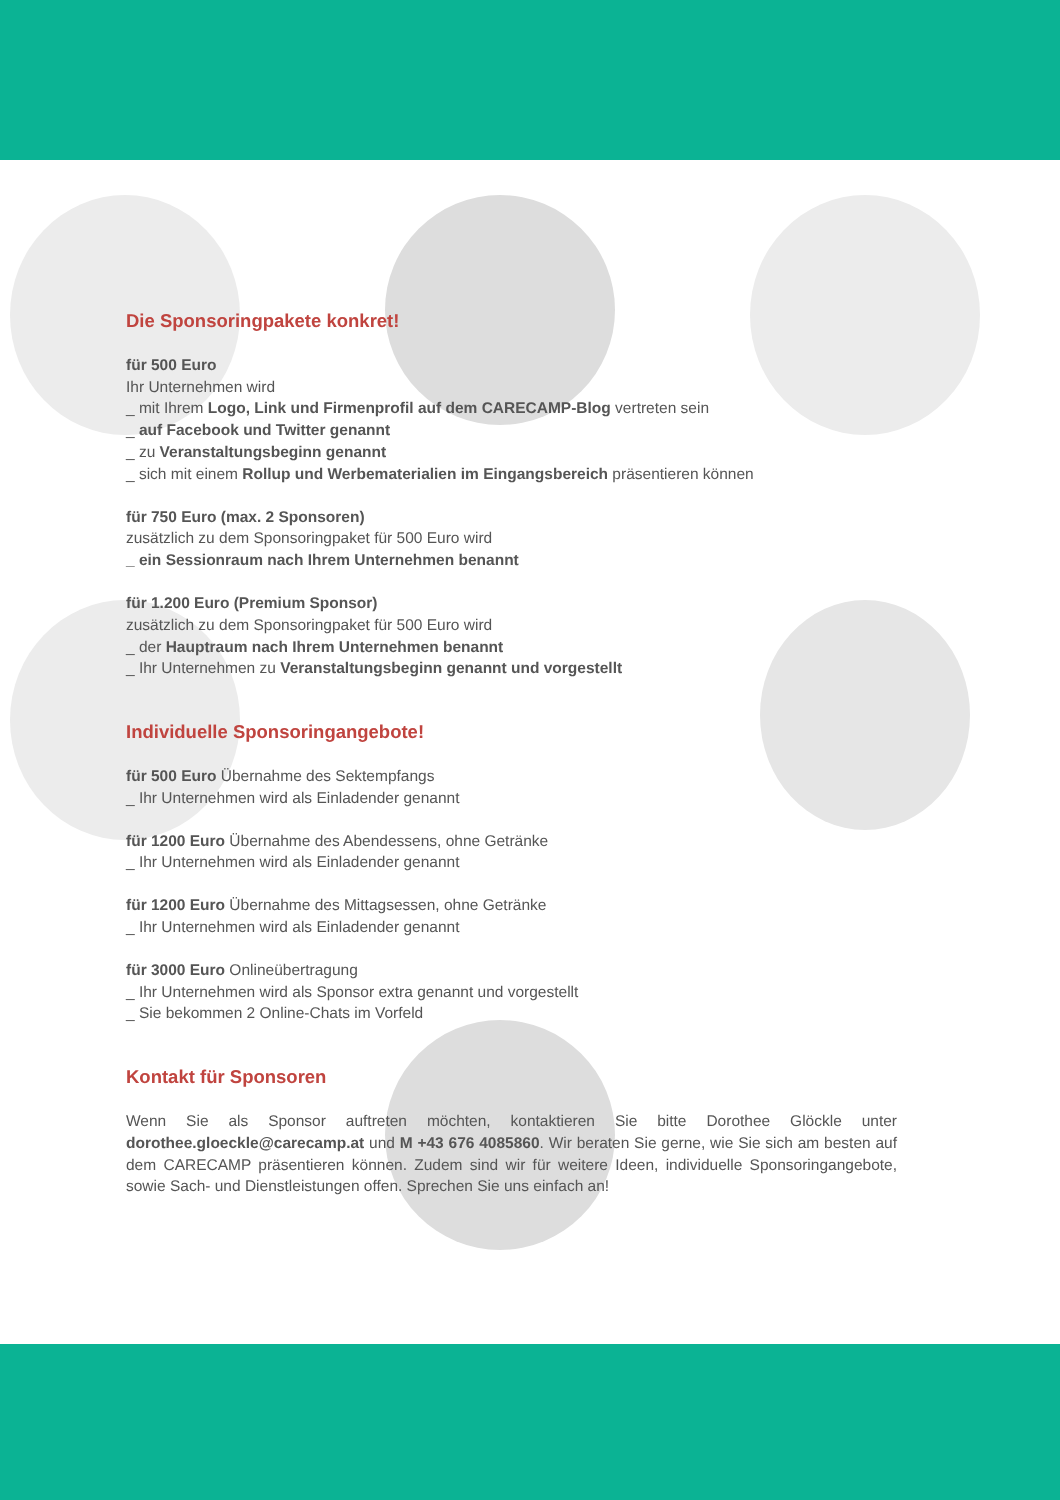Die Sponsoringpakete konkret!
für 500 Euro
Ihr Unternehmen wird
_ mit Ihrem Logo, Link und Firmenprofil auf dem CARECAMP-Blog vertreten sein
_ auf Facebook und Twitter genannt
_ zu Veranstaltungsbeginn genannt
_ sich mit einem Rollup und Werbematerialien im Eingangsbereich präsentieren können
für 750 Euro (max. 2 Sponsoren)
zusätzlich zu dem Sponsoringpaket für 500 Euro wird
_ ein Sessionraum nach Ihrem Unternehmen benannt
für 1.200 Euro (Premium Sponsor)
zusätzlich zu dem Sponsoringpaket für 500 Euro wird
_ der Hauptraum nach Ihrem Unternehmen benannt
_ Ihr Unternehmen zu Veranstaltungsbeginn genannt und vorgestellt
Individuelle Sponsoringangebote!
für 500 Euro Übernahme des Sektempfangs
_ Ihr Unternehmen wird als Einladender genannt
für 1200 Euro Übernahme des Abendessens, ohne Getränke
_ Ihr Unternehmen wird als Einladender genannt
für 1200 Euro Übernahme des Mittagsessen, ohne Getränke
_ Ihr Unternehmen wird als Einladender genannt
für 3000 Euro Onlineübertragung
_ Ihr Unternehmen wird als Sponsor extra genannt und vorgestellt
_ Sie bekommen 2 Online-Chats im Vorfeld
Kontakt für Sponsoren
Wenn Sie als Sponsor auftreten möchten, kontaktieren Sie bitte Dorothee Glöckle unter dorothee.gloeckle@carecamp.at und M +43 676 4085860. Wir beraten Sie gerne, wie Sie sich am besten auf dem CARECAMP präsentieren können. Zudem sind wir für weitere Ideen, individuelle Sponsoringangebote, sowie Sach- und Dienstleistungen offen. Sprechen Sie uns einfach an!